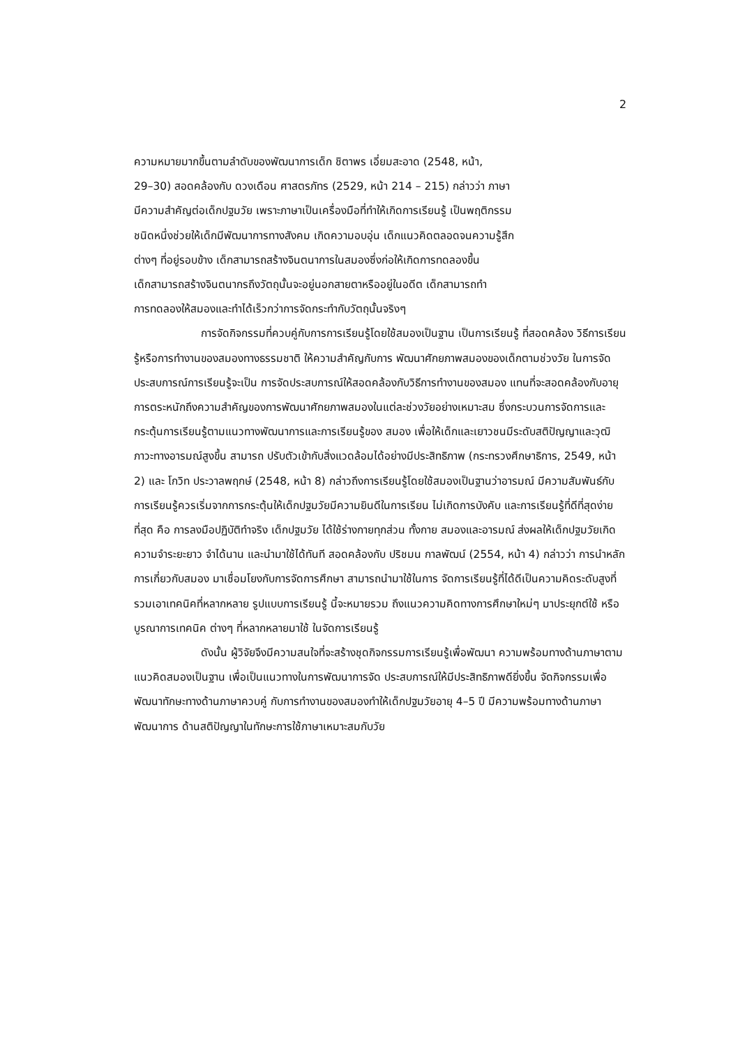2
ความหมายมากขึ้นตามลำดับของพัฒนาการเด็ก ชิตาพร เอี่ยมสะอาด (2548, หน้า,
29–30) สอดคล้องกับ ดวงเดือน ศาสตรภัทร (2529, หน้า 214 – 215) กล่าวว่า ภาษา
มีความสำคัญต่อเด็กปฐมวัย เพราะภาษาเป็นเครื่องมือที่ทำให้เกิดการเรียนรู้ เป็นพฤติกรรม
ชนิดหนึ่งช่วยให้เด็กมีพัฒนาการทางสังคม เกิดความอบอุ่น เด็กแนวคิดตลอดจนความรู้สึก
ต่างๆ ที่อยู่รอบข้าง เด็กสามารถสร้างจินตนาการในสมองซึ่งก่อให้เกิดการทดลองขึ้น
เด็กสามารถสร้างจินตนากรถึงวัตถุนั้นจะอยู่นอกสายตาหรืออยู่ในอดีต เด็กสามารถทำ
การทดลองให้สมองและทำได้เร็วกว่าการจัดกระทำกับวัตถุนั้นจริงๆ
การจัดกิจกรรมที่ควบคู่กับการการเรียนรู้โดยใช้สมองเป็นฐาน เป็นการเรียนรู้ ที่สอดคล้อง วิธีการเรียนรู้หรือการทำงานของสมองทางธรรมชาติ ให้ความสำคัญกับการ พัฒนาศักยภาพสมองของเด็กตามช่วงวัย ในการจัดประสบการณ์การเรียนรู้จะเป็น การจัดประสบการณ์ให้สอดคล้องกับวิธีการทำงานของสมอง แทนที่จะสอดคล้องกับอายุ การตระหนักถึงความสำคัญของการพัฒนาศักยภาพสมองในแต่ละช่วงวัยอย่างเหมาะสม ซึ่งกระบวนการจัดการและกระตุ้นการเรียนรู้ตามแนวทางพัฒนาการและการเรียนรู้ของ สมอง เพื่อให้เด็กและเยาวชนมีระดับสติปัญญาและวุฒิภาวะทางอารมณ์สูงขึ้น สามารถ ปรับตัวเข้ากับสิ่งแวดล้อมได้อย่างมีประสิทธิภาพ (กระทรวงศึกษาธิการ, 2549, หน้า 2) และ โกวิท ประวาลพฤกษ์ (2548, หน้า 8) กล่าวถึงการเรียนรู้โดยใช้สมองเป็นฐานว่าอารมณ์ มีความสัมพันธ์กับการเรียนรู้ควรเริ่มจากการกระตุ้นให้เด็กปฐมวัยมีความยินดีในการเรียน ไม่เกิดการบังคับ และการเรียนรู้ที่ดีที่สุดง่ายที่สุด คือ การลงมือปฏิบัติทำจริง เด็กปฐมวัย ได้ใช้ร่างกายทุกส่วน ทั้งกาย สมองและอารมณ์ ส่งผลให้เด็กปฐมวัยเกิดความจำระยะยาว จำได้นาน และนำมาใช้ได้ทันที สอดคล้องกับ ปริชมน กาลพัฒน์ (2554, หน้า 4) กล่าวว่า การนำหลักการเกี่ยวกับสมอง มาเชื่อมโยงกับการจัดการศึกษา สามารถนำมาใช้ในการ จัดการเรียนรู้ที่ได้ดีเป็นความคิดระดับสูงที่ รวมเอาเทคนิคที่หลากหลาย รูปแบบการเรียนรู้ นี้จะหมายรวม ถึงแนวความคิดทางการศึกษาใหม่ๆ มาประยุกต์ใช้ หรือบูรณาการเทคนิค ต่างๆ ที่หลากหลายมาใช้ ในจัดการเรียนรู้
ดังนั้น ผู้วิจัยจึงมีความสนใจที่จะสร้างชุดกิจกรรมการเรียนรู้เพื่อพัฒนา ความพร้อมทางด้านภาษาตามแนวคิดสมองเป็นฐาน เพื่อเป็นแนวทางในการพัฒนาการจัด ประสบการณ์ให้มีประสิทธิภาพดียิ่งขึ้น จัดกิจกรรมเพื่อพัฒนาทักษะทางด้านภาษาควบคู่ กับการทำงานของสมองทำให้เด็กปฐมวัยอายุ 4–5 ปี มีความพร้อมทางด้านภาษาพัฒนาการ ด้านสติปัญญาในทักษะการใช้ภาษาเหมาะสมกับวัย